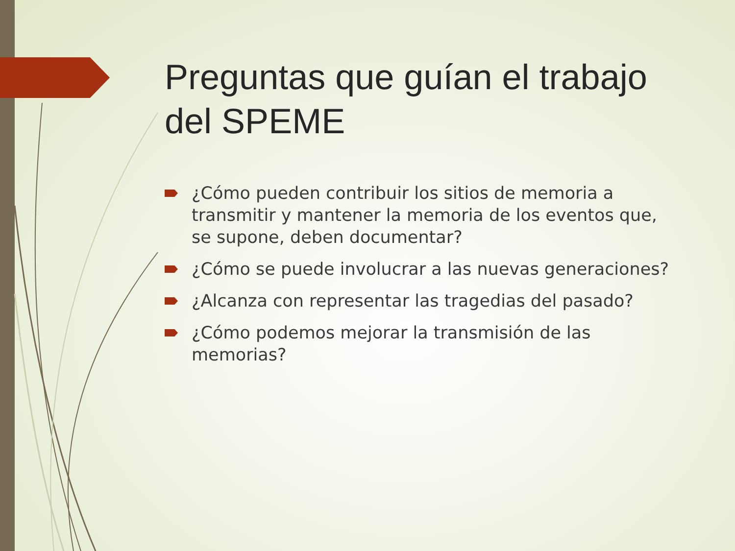Preguntas que guían el trabajo del SPEME
¿Cómo pueden contribuir los sitios de memoria a transmitir y mantener la memoria de los eventos que, se supone, deben documentar?
¿Cómo se puede involucrar a las nuevas generaciones?
¿Alcanza con representar las tragedias del pasado?
¿Cómo podemos mejorar la transmisión de las memorias?